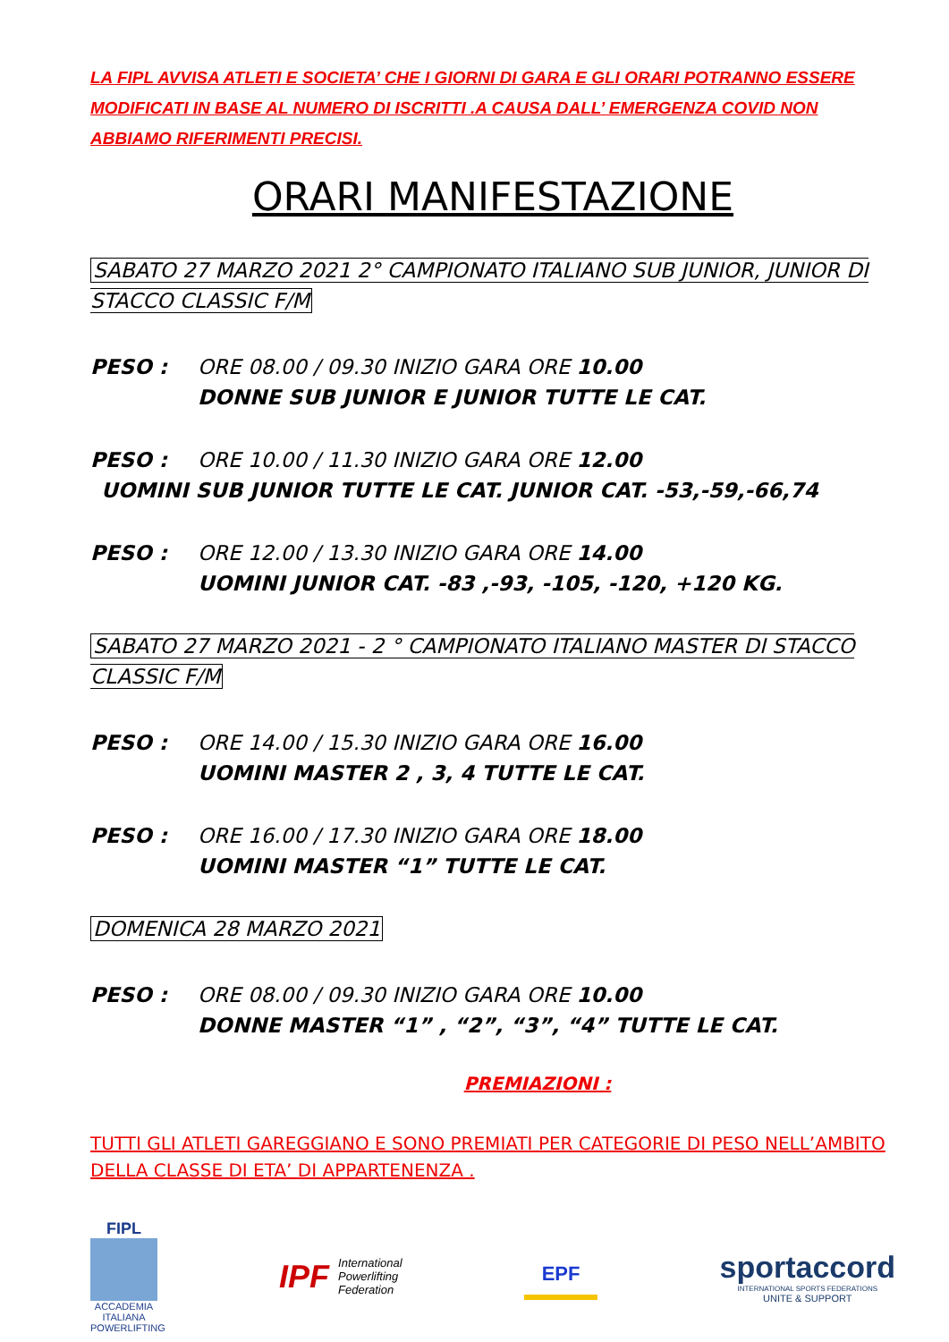LA FIPL AVVISA ATLETI E SOCIETA’ CHE I GIORNI DI GARA E GLI ORARI POTRANNO ESSERE MODIFICATI IN BASE AL NUMERO DI ISCRITTI .A CAUSA DALL’ EMERGENZA COVID NON ABBIAMO RIFERIMENTI PRECISI.
ORARI MANIFESTAZIONE
SABATO 27 MARZO 2021 2° CAMPIONATO ITALIANO SUB JUNIOR, JUNIOR DI STACCO CLASSIC F/M
PESO : ORE 08.00 / 09.30 INIZIO GARA ORE 10.00
DONNE SUB JUNIOR E JUNIOR TUTTE LE CAT.
PESO : ORE 10.00 / 11.30 INIZIO GARA ORE 12.00
UOMINI SUB JUNIOR TUTTE LE CAT. JUNIOR CAT. -53,-59,-66,74
PESO : ORE 12.00 / 13.30 INIZIO GARA ORE 14.00
UOMINI JUNIOR CAT. -83 ,-93, -105, -120, +120 KG.
SABATO 27 MARZO 2021 - 2 ° CAMPIONATO ITALIANO MASTER DI STACCO CLASSIC F/M
PESO : ORE 14.00 / 15.30 INIZIO GARA ORE 16.00
UOMINI MASTER 2 , 3, 4 TUTTE LE CAT.
PESO : ORE 16.00 / 17.30 INIZIO GARA ORE 18.00
UOMINI MASTER “1” TUTTE LE CAT.
DOMENICA 28 MARZO 2021
PESO : ORE 08.00 / 09.30 INIZIO GARA ORE 10.00
DONNE MASTER “1” , “2”, “3”, “4” TUTTE LE CAT.
PREMIAZIONI :
TUTTI GLI ATLETI GAREGGIANO E SONO PREMIATI PER CATEGORIE DI PESO NELL’AMBITO DELLA CLASSE DI ETA’ DI APPARTENENZA .
FIPL
ACCADEMIA ITALIANA POWERLIFTING
IPF International
Powerlifting
Federation
EPF
sportaccord
INTERNATIONAL SPORTS FEDERATIONS
UNITE & SUPPORT